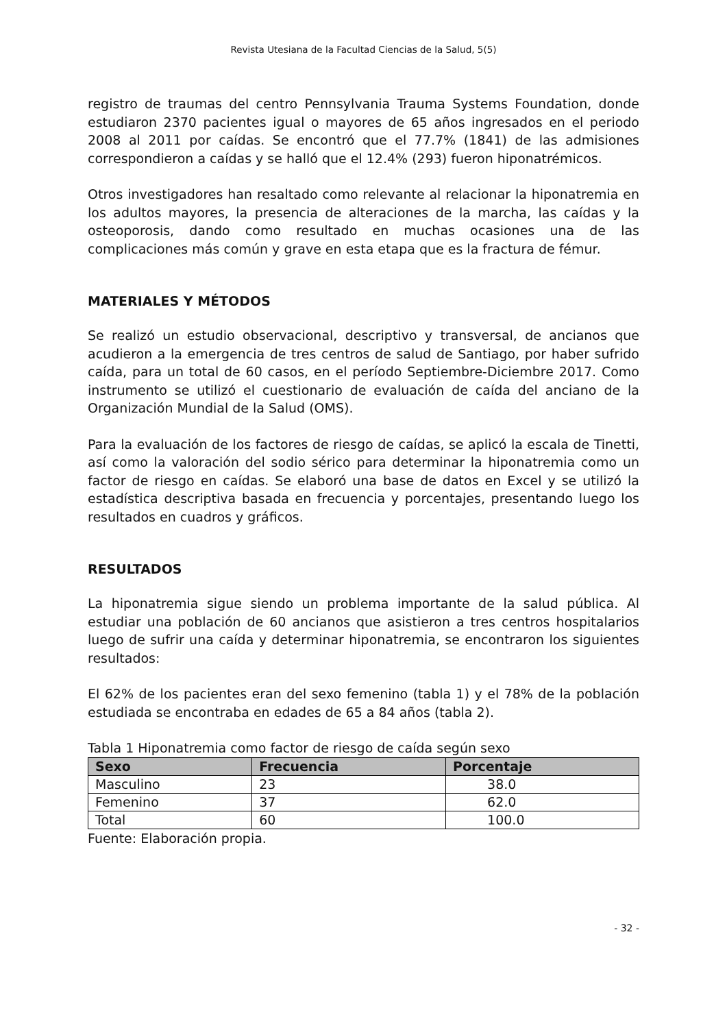Revista Utesiana de la Facultad Ciencias de la Salud, 5(5)
registro de traumas del centro Pennsylvania Trauma Systems Foundation, donde estudiaron 2370 pacientes igual o mayores de 65 años ingresados en el periodo 2008 al 2011 por caídas. Se encontró que el 77.7% (1841) de las admisiones correspondieron a caídas y se halló que el 12.4% (293) fueron hiponatrémicos.
Otros investigadores han resaltado como relevante al relacionar la hiponatremia en los adultos mayores, la presencia de alteraciones de la marcha, las caídas y la osteoporosis, dando como resultado en muchas ocasiones una de las complicaciones más común y grave en esta etapa que es la fractura de fémur.
MATERIALES Y MÉTODOS
Se realizó un estudio observacional, descriptivo y transversal, de ancianos que acudieron a la emergencia de tres centros de salud de Santiago, por haber sufrido caída, para un total de 60 casos, en el período Septiembre-Diciembre 2017. Como instrumento se utilizó el cuestionario de evaluación de caída del anciano de la Organización Mundial de la Salud (OMS).
Para la evaluación de los factores de riesgo de caídas, se aplicó la escala de Tinetti, así como la valoración del sodio sérico para determinar la hiponatremia como un factor de riesgo en caídas. Se elaboró una base de datos en Excel y se utilizó la estadística descriptiva basada en frecuencia y porcentajes, presentando luego los resultados en cuadros y gráficos.
RESULTADOS
La hiponatremia sigue siendo un problema importante de la salud pública. Al estudiar una población de 60 ancianos que asistieron a tres centros hospitalarios luego de sufrir una caída y determinar hiponatremia, se encontraron los siguientes resultados:
El 62% de los pacientes eran del sexo femenino (tabla 1) y el 78% de la población estudiada se encontraba en edades de 65 a 84 años (tabla 2).
Tabla 1 Hiponatremia como factor de riesgo de caída según sexo
| Sexo | Frecuencia | Porcentaje |
| --- | --- | --- |
| Masculino | 23 | 38.0 |
| Femenino | 37 | 62.0 |
| Total | 60 | 100.0 |
Fuente: Elaboración propia.
- 32 -